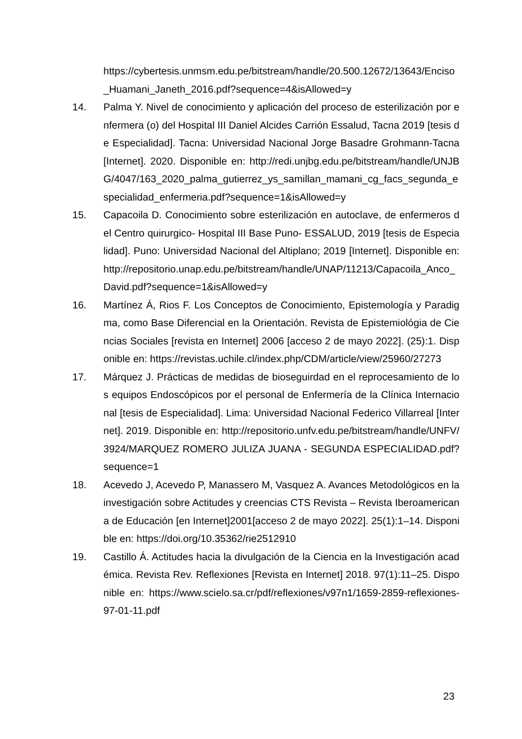https://cybertesis.unmsm.edu.pe/bitstream/handle/20.500.12672/13643/Enciso_Huamani_Janeth_2016.pdf?sequence=4&isAllowed=y
14. Palma Y. Nivel de conocimiento y aplicación del proceso de esterilización por enfermera (o) del Hospital III Daniel Alcides Carrión Essalud, Tacna 2019 [tesis de Especialidad]. Tacna: Universidad Nacional Jorge Basadre Grohmann-Tacna [Internet]. 2020. Disponible en: http://redi.unjbg.edu.pe/bitstream/handle/UNJBG/4047/163_2020_palma_gutierrez_ys_samillan_mamani_cg_facs_segunda_especialidad_enfermeria.pdf?sequence=1&isAllowed=y
15. Capacoila D. Conocimiento sobre esterilización en autoclave, de enfermeros del Centro quirurgico- Hospital III Base Puno- ESSALUD, 2019 [tesis de Especialidad]. Puno: Universidad Nacional del Altiplano; 2019 [Internet]. Disponible en: http://repositorio.unap.edu.pe/bitstream/handle/UNAP/11213/Capacoila_Anco_David.pdf?sequence=1&isAllowed=y
16. Martínez Á, Rios F. Los Conceptos de Conocimiento, Epistemología y Paradigma, como Base Diferencial en la Orientación. Revista de Epistemiológia de Ciencias Sociales [revista en Internet] 2006 [acceso 2 de mayo 2022]. (25):1. Disponible en: https://revistas.uchile.cl/index.php/CDM/article/view/25960/27273
17. Márquez J. Prácticas de medidas de bioseguirdad en el reprocesamiento de los equipos Endoscópicos por el personal de Enfermería de la Clínica Internacional [tesis de Especialidad]. Lima: Universidad Nacional Federico Villarreal [Internet]. 2019. Disponible en: http://repositorio.unfv.edu.pe/bitstream/handle/UNFV/3924/MARQUEZ ROMERO JULIZA JUANA - SEGUNDA ESPECIALIDAD.pdf?sequence=1
18. Acevedo J, Acevedo P, Manassero M, Vasquez A. Avances Metodológicos en la investigación sobre Actitudes y creencias CTS Revista – Revista Iberoamericana de Educación [en Internet]2001[acceso 2 de mayo 2022]. 25(1):1–14. Disponible en: https://doi.org/10.35362/rie2512910
19. Castillo Á. Actitudes hacia la divulgación de la Ciencia en la Investigación académica. Revista Rev. Reflexiones [Revista en Internet] 2018. 97(1):11–25. Disponible en: https://www.scielo.sa.cr/pdf/reflexiones/v97n1/1659-2859-reflexiones-97-01-11.pdf
23